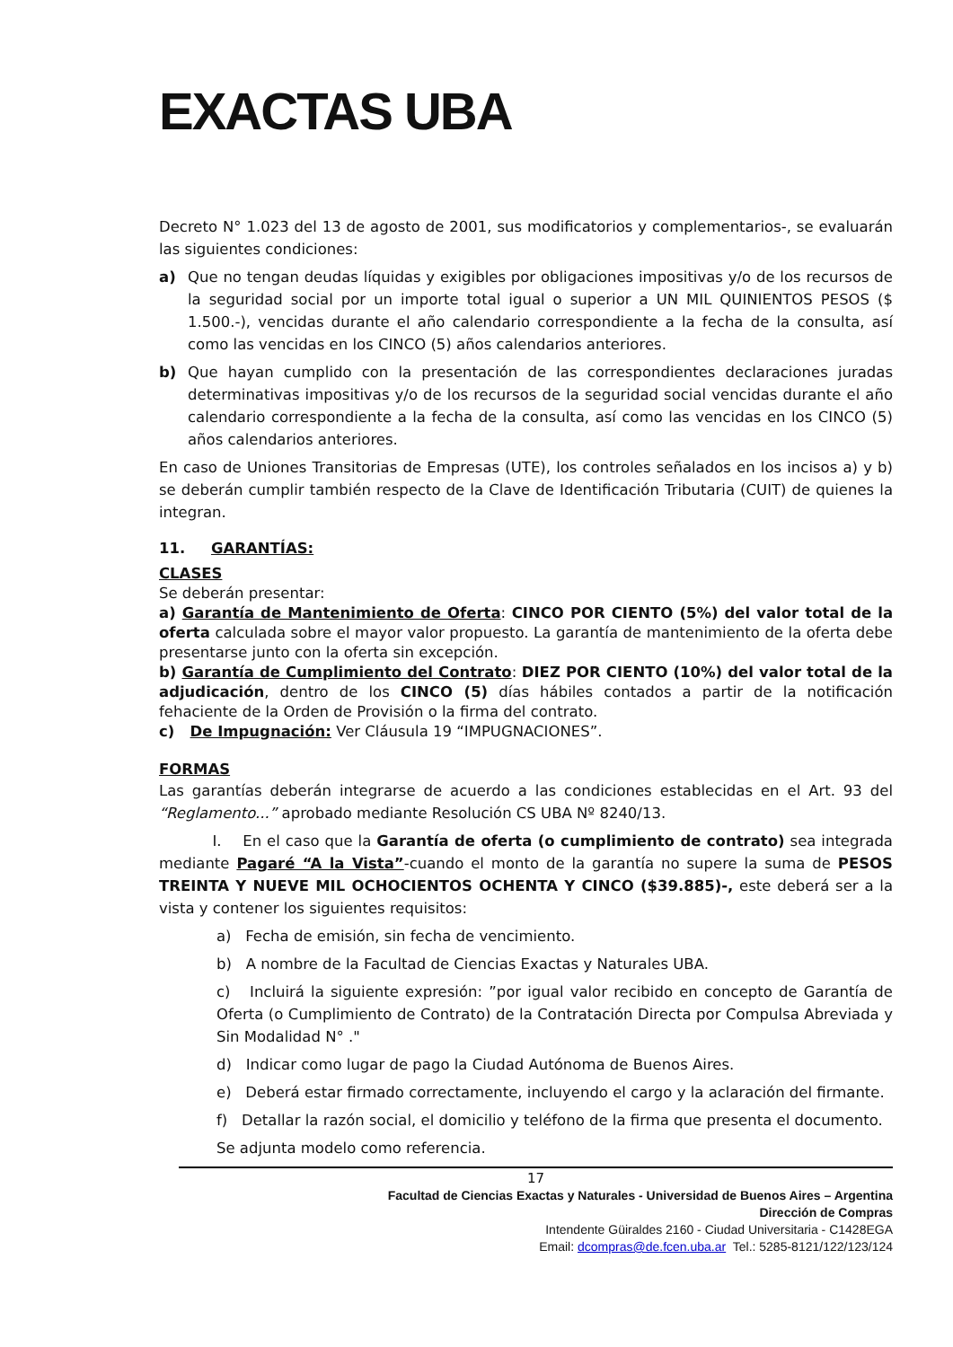EXACTAS UBA
Decreto N° 1.023 del 13 de agosto de 2001, sus modificatorios y complementarios-, se evaluarán las siguientes condiciones:
a) Que no tengan deudas líquidas y exigibles por obligaciones impositivas y/o de los recursos de la seguridad social por un importe total igual o superior a UN MIL QUINIENTOS PESOS ($ 1.500.-), vencidas durante el año calendario correspondiente a la fecha de la consulta, así como las vencidas en los CINCO (5) años calendarios anteriores.
b) Que hayan cumplido con la presentación de las correspondientes declaraciones juradas determinativas impositivas y/o de los recursos de la seguridad social vencidas durante el año calendario correspondiente a la fecha de la consulta, así como las vencidas en los CINCO (5) años calendarios anteriores.
En caso de Uniones Transitorias de Empresas (UTE), los controles señalados en los incisos a) y b) se deberán cumplir también respecto de la Clave de Identificación Tributaria (CUIT) de quienes la integran.
11. GARANTÍAS:
CLASES
Se deberán presentar:
a) Garantía de Mantenimiento de Oferta: CINCO POR CIENTO (5%) del valor total de la oferta calculada sobre el mayor valor propuesto. La garantía de mantenimiento de la oferta debe presentarse junto con la oferta sin excepción.
b) Garantía de Cumplimiento del Contrato: DIEZ POR CIENTO (10%) del valor total de la adjudicación, dentro de los CINCO (5) días hábiles contados a partir de la notificación fehaciente de la Orden de Provisión o la firma del contrato.
c) De Impugnación: Ver Cláusula 19 “IMPUGNACIONES”.
FORMAS
Las garantías deberán integrarse de acuerdo a las condiciones establecidas en el Art. 93 del “Reglamento...” aprobado mediante Resolución CS UBA Nº 8240/13.
I. En el caso que la Garantía de oferta (o cumplimiento de contrato) sea integrada mediante Pagaré “A la Vista”-cuando el monto de la garantía no supere la suma de PESOS TREINTA Y NUEVE MIL OCHOCIENTOS OCHENTA Y CINCO ($39.885)-, este deberá ser a la vista y contener los siguientes requisitos:
a) Fecha de emisión, sin fecha de vencimiento.
b) A nombre de la Facultad de Ciencias Exactas y Naturales UBA.
c) Incluirá la siguiente expresión: ”por igual valor recibido en concepto de Garantía de Oferta (o Cumplimiento de Contrato) de la Contratación Directa por Compulsa Abreviada y Sin Modalidad N° ."
d) Indicar como lugar de pago la Ciudad Autónoma de Buenos Aires.
e) Deberá estar firmado correctamente, incluyendo el cargo y la aclaración del firmante.
f) Detallar la razón social, el domicilio y teléfono de la firma que presenta el documento.
Se adjunta modelo como referencia.
17
Facultad de Ciencias Exactas y Naturales - Universidad de Buenos Aires – Argentina
Dirección de Compras
Intendente Güiraldes 2160 - Ciudad Universitaria - C1428EGA
Email: dcompras@de.fcen.uba.ar Tel.: 5285-8121/122/123/124